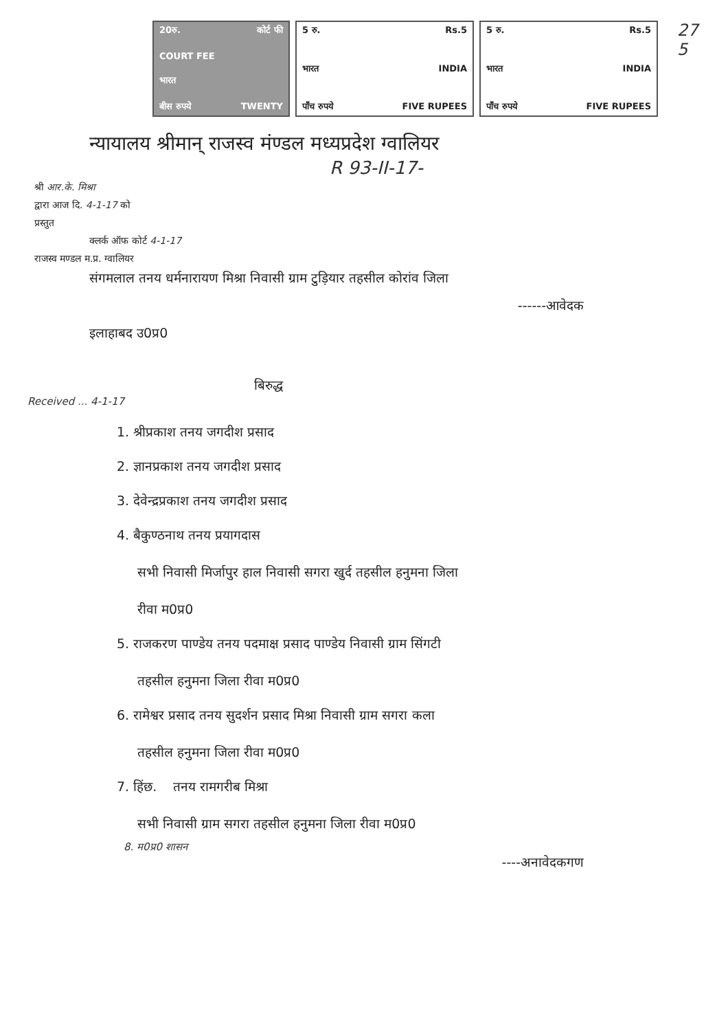20रु. कोर्ट फी
COURT FEE
भारत
बीस रुपये TWENTY
5 रु. Rs.5
भारत INDIA
पाँच रुपये FIVE RUPEES
5 रु. Rs.5
भारत INDIA
पाँच रुपये FIVE RUPEES
27
5
न्यायालय श्रीमान् राजस्व मंण्डल मध्यप्रदेश ग्वालियर
R 93-II-17-
श्री आर.के. मिश्रा
द्वारा आज दि. 4-1-17 को
प्रस्तुत
क्लर्क ऑफ कोर्ट 4-1-17
राजस्व मण्डल म.प्र. ग्वालियर
संगमलाल तनय धर्मनारायण मिश्रा निवासी ग्राम टुड़ियार तहसील कोरांव जिला
------आवेदक
इलाहाबद उ0प्र0
बिरुद्ध
Received ... 4-1-17
1. श्रीप्रकाश तनय जगदीश प्रसाद
2. ज्ञानप्रकाश तनय जगदीश प्रसाद
3. देवेन्द्रप्रकाश तनय जगदीश प्रसाद
4. बैकुण्ठनाथ तनय प्रयागदास
सभी निवासी मिर्जापुर हाल निवासी सगरा खुर्द तहसील हनुमना जिला
रीवा म0प्र0
5. राजकरण पाण्डेय तनय पदमाक्ष प्रसाद पाण्डेय निवासी ग्राम सिंगटी
तहसील हनुमना जिला रीवा म0प्र0
6. रामेश्वर प्रसाद तनय सुदर्शन प्रसाद मिश्रा निवासी ग्राम सगरा कला
तहसील हनुमना जिला रीवा म0प्र0
7. हिंछ. तनय रामगरीब मिश्रा
सभी निवासी ग्राम सगरा तहसील हनुमना जिला रीवा म0प्र0
8. म0प्र0 शासन
----अनावेदकगण